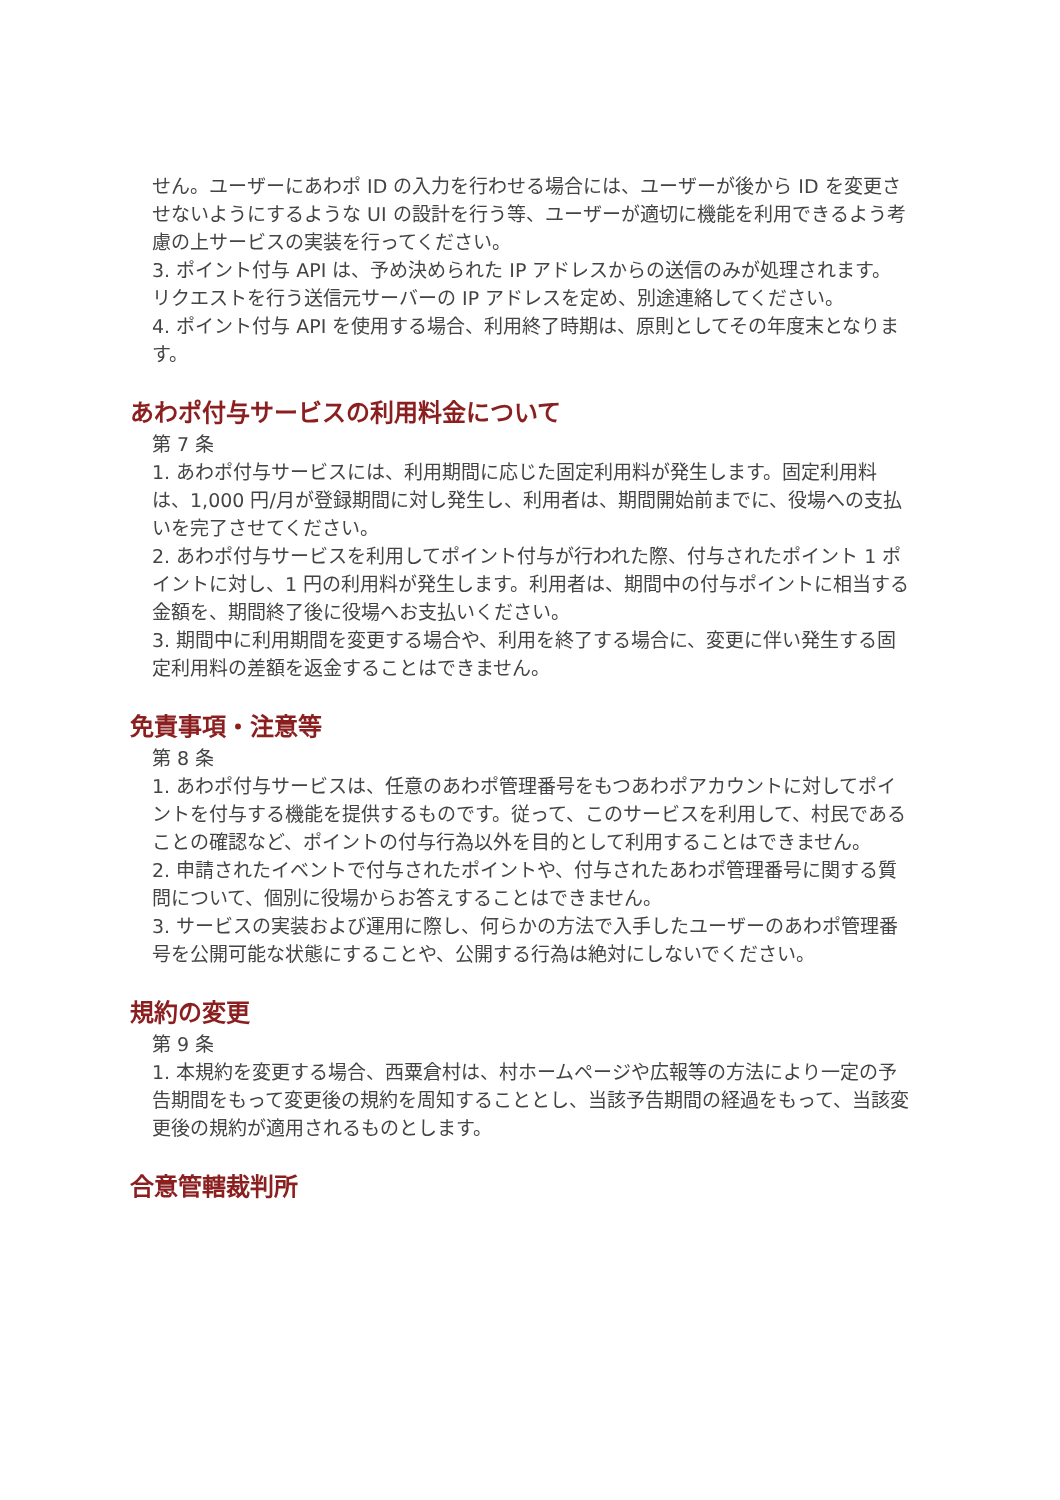せん。ユーザーにあわポ ID の入力を行わせる場合には、ユーザーが後から ID を変更させないようにするような UI の設計を行う等、ユーザーが適切に機能を利用できるよう考慮の上サービスの実装を行ってください。
3. ポイント付与 API は、予め決められた IP アドレスからの送信のみが処理されます。リクエストを行う送信元サーバーの IP アドレスを定め、別途連絡してください。
4. ポイント付与 API を使用する場合、利用終了時期は、原則としてその年度末となります。
あわポ付与サービスの利用料金について
第 7 条
1. あわポ付与サービスには、利用期間に応じた固定利用料が発生します。固定利用料は、1,000 円/月が登録期間に対し発生し、利用者は、期間開始前までに、役場への支払いを完了させてください。
2. あわポ付与サービスを利用してポイント付与が行われた際、付与されたポイント 1 ポイントに対し、1 円の利用料が発生します。利用者は、期間中の付与ポイントに相当する金額を、期間終了後に役場へお支払いください。
3. 期間中に利用期間を変更する場合や、利用を終了する場合に、変更に伴い発生する固定利用料の差額を返金することはできません。
免責事項・注意等
第 8 条
1. あわポ付与サービスは、任意のあわポ管理番号をもつあわポアカウントに対してポイントを付与する機能を提供するものです。従って、このサービスを利用して、村民であることの確認など、ポイントの付与行為以外を目的として利用することはできません。
2. 申請されたイベントで付与されたポイントや、付与されたあわポ管理番号に関する質問について、個別に役場からお答えすることはできません。
3. サービスの実装および運用に際し、何らかの方法で入手したユーザーのあわポ管理番号を公開可能な状態にすることや、公開する行為は絶対にしないでください。
規約の変更
第 9 条
1. 本規約を変更する場合、西粟倉村は、村ホームページや広報等の方法により一定の予告期間をもって変更後の規約を周知することとし、当該予告期間の経過をもって、当該変更後の規約が適用されるものとします。
合意管轄裁判所